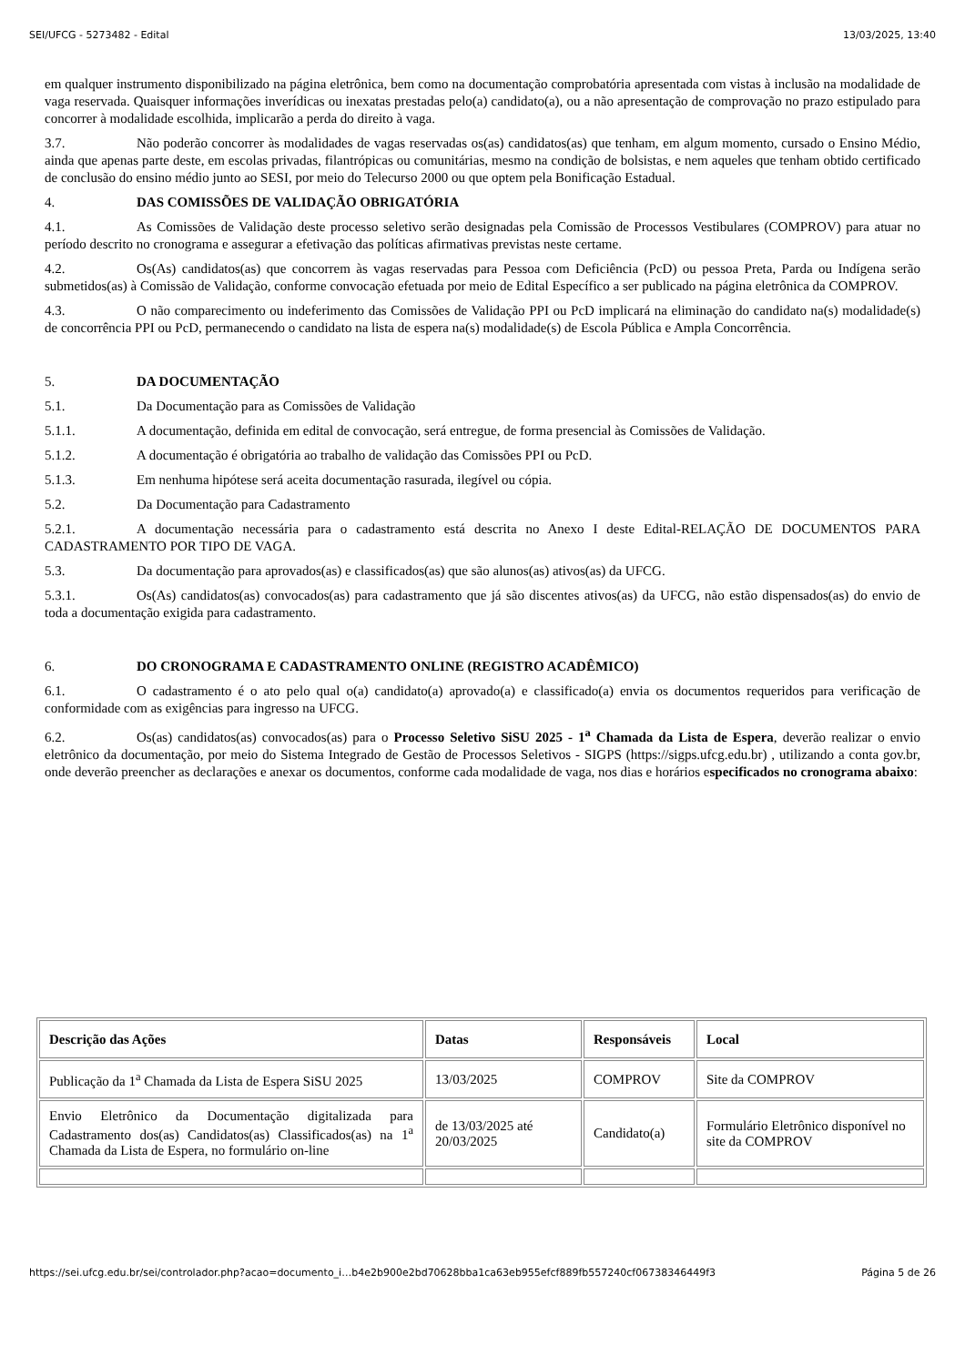SEI/UFCG - 5273482 - Edital 13/03/2025, 13:40
em qualquer instrumento disponibilizado na página eletrônica, bem como na documentação comprobatória apresentada com vistas à inclusão na modalidade de vaga reservada. Quaisquer informações inverídicas ou inexatas prestadas pelo(a) candidato(a), ou a não apresentação de comprovação no prazo estipulado para concorrer à modalidade escolhida, implicarão a perda do direito à vaga.
3.7. Não poderão concorrer às modalidades de vagas reservadas os(as) candidatos(as) que tenham, em algum momento, cursado o Ensino Médio, ainda que apenas parte deste, em escolas privadas, filantrópicas ou comunitárias, mesmo na condição de bolsistas, e nem aqueles que tenham obtido certificado de conclusão do ensino médio junto ao SESI, por meio do Telecurso 2000 ou que optem pela Bonificação Estadual.
4. DAS COMISSÕES DE VALIDAÇÃO OBRIGATÓRIA
4.1. As Comissões de Validação deste processo seletivo serão designadas pela Comissão de Processos Vestibulares (COMPROV) para atuar no período descrito no cronograma e assegurar a efetivação das políticas afirmativas previstas neste certame.
4.2. Os(As) candidatos(as) que concorrem às vagas reservadas para Pessoa com Deficiência (PcD) ou pessoa Preta, Parda ou Indígena serão submetidos(as) à Comissão de Validação, conforme convocação efetuada por meio de Edital Específico a ser publicado na página eletrônica da COMPROV.
4.3. O não comparecimento ou indeferimento das Comissões de Validação PPI ou PcD implicará na eliminação do candidato na(s) modalidade(s) de concorrência PPI ou PcD, permanecendo o candidato na lista de espera na(s) modalidade(s) de Escola Pública e Ampla Concorrência.
5. DA DOCUMENTAÇÃO
5.1. Da Documentação para as Comissões de Validação
5.1.1. A documentação, definida em edital de convocação, será entregue, de forma presencial às Comissões de Validação.
5.1.2. A documentação é obrigatória ao trabalho de validação das Comissões PPI ou PcD.
5.1.3. Em nenhuma hipótese será aceita documentação rasurada, ilegível ou cópia.
5.2. Da Documentação para Cadastramento
5.2.1. A documentação necessária para o cadastramento está descrita no Anexo I deste Edital-RELAÇÃO DE DOCUMENTOS PARA CADASTRAMENTO POR TIPO DE VAGA.
5.3. Da documentação para aprovados(as) e classificados(as) que são alunos(as) ativos(as) da UFCG.
5.3.1. Os(As) candidatos(as) convocados(as) para cadastramento que já são discentes ativos(as) da UFCG, não estão dispensados(as) do envio de toda a documentação exigida para cadastramento.
6. DO CRONOGRAMA E CADASTRAMENTO ONLINE (REGISTRO ACADÊMICO)
6.1. O cadastramento é o ato pelo qual o(a) candidato(a) aprovado(a) e classificado(a) envia os documentos requeridos para verificação de conformidade com as exigências para ingresso na UFCG.
6.2. Os(as) candidatos(as) convocados(as) para o Processo Seletivo SiSU 2025 - 1<sup>a</sup> Chamada da Lista de Espera, deverão realizar o envio eletrônico da documentação, por meio do Sistema Integrado de Gestão de Processos Seletivos - SIGPS (https://sigps.ufcg.edu.br) , utilizando a conta gov.br, onde deverão preencher as declarações e anexar os documentos, conforme cada modalidade de vaga, nos dias e horários especificados no cronograma abaixo:
| Descrição das Ações | Datas | Responsáveis | Local |
| --- | --- | --- | --- |
| Publicação da 1<sup>a</sup> Chamada da Lista de Espera SiSU 2025 | 13/03/2025 | COMPROV | Site da COMPROV |
| Envio Eletrônico da Documentação digitalizada para Cadastramento dos(as) Candidatos(as) Classificados(as) na 1<sup>a</sup> Chamada da Lista de Espera, no formulário on-line | de 13/03/2025 até 20/03/2025 | Candidato(a) | Formulário Eletrônico disponível no site da COMPROV |
https://sei.ufcg.edu.br/sei/controlador.php?acao=documento_i…b4e2b900e2bd70628bba1ca63eb955efcf889fb557240cf06738346449f3 Página 5 de 26